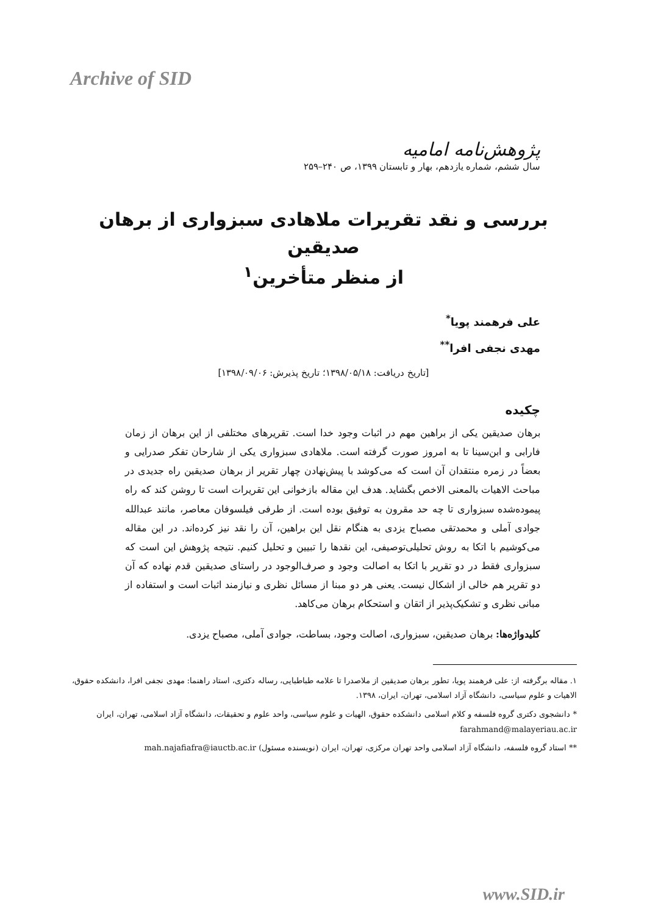Archive of SID
پژوهش‌نامه امامیه
سال ششم، شماره یازدهم، بهار و تابستان ۱۳۹۹، ص ۲۴۰–۲۵۹
بررسی و نقد تقریرات ملاهادی سبزواری از برهان صدیقین
از منظر متأخرین<sup>۱</sup>
علی فرهمند پویا<sup>*</sup>
مهدی نجفی افرا<sup>**</sup>
[تاریخ دریافت: ۱۳۹۸/۰۵/۱۸؛ تاریخ پذیرش: ۱۳۹۸/۰۹/۰۶]
چکیده
برهان صدیقین یکی از براهین مهم در اثبات وجود خدا است. تقریرهای مختلفی از این برهان از زمان فارابی و ابن‌سینا تا به امروز صورت گرفته است. ملاهادی سبزواری یکی از شارحان تفکر صدرایی و بعضاً در زمره منتقدان آن است که می‌کوشد با پیش‌نهادن چهار تقریر از برهان صدیقین راه جدیدی در مباحث الاهیات بالمعنی الاخص بگشاید. هدف این مقاله بازخوانی این تقریرات است تا روشن کند که راه پیموده‌شده سبزواری تا چه حد مقرون به توفیق بوده است. از طرفی فیلسوفان معاصر، مانند عبدالله جوادی آملی و محمدتقی مصباح یزدی به هنگام نقل این براهین، آن را نقد نیز کرده‌اند. در این مقاله می‌کوشیم با اتکا به روش تحلیلی‌توصیفی، این نقدها را تبیین و تحلیل کنیم. نتیجه پژوهش این است که سبزواری فقط در دو تقریر با اتکا به اصالت وجود و صرف‌الوجود در راستای صدیقین قدم نهاده که آن دو تقریر هم خالی از اشکال نیست. یعنی هر دو مبنا از مسائل نظری و نیازمند اثبات است و استفاده از مبانی نظری و تشکیک‌پذیر از اتقان و استحکام برهان می‌کاهد.
کلیدواژه‌ها: برهان صدیقین، سبزواری، اصالت وجود، بساطت، جوادی آملی، مصباح یزدی.
۱. مقاله برگرفته از: علی فرهمند پویا، تطور برهان صدیقین از ملاصدرا تا علامه طباطبایی، رساله دکتری، استاد راهنما: مهدی نجفی افرا، دانشکده حقوق، الاهیات و علوم سیاسی، دانشگاه آزاد اسلامی، تهران، ایران، ۱۳۹۸.
* دانشجوی دکتری گروه فلسفه و کلام اسلامی دانشکده حقوق، الهیات و علوم سیاسی، واحد علوم و تحقیقات، دانشگاه آزاد اسلامی، تهران، ایران farahmand@malayeriau.ac.ir
** استاد گروه فلسفه، دانشگاه آزاد اسلامی واحد تهران مرکزی، تهران، ایران (نویسنده مسئول) mah.najafiafra@iauctb.ac.ir
www.SID.ir